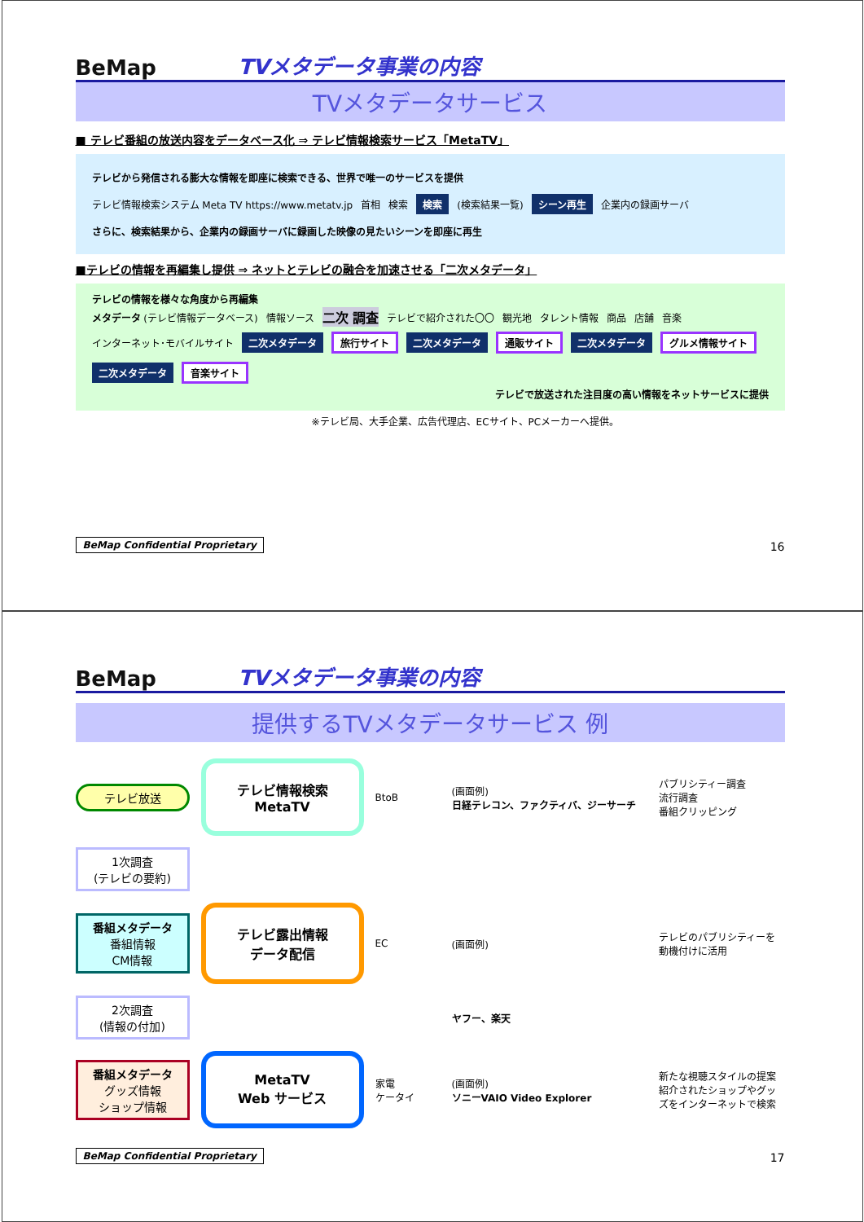BeMap
TVメタデータ事業の内容
TVメタデータサービス
■ テレビ番組の放送内容をデータベース化 ⇒ テレビ情報検索サービス「MetaTV」
テレビから発信される膨大な情報を即座に検索できる、世界で唯一のサービスを提供
テレビ情報検索システム Meta TV https://www.metatv.jp 首相 検索 検索 (検索結果一覧) シーン再生 企業内の録画サーバ
さらに、検索結果から、企業内の録画サーバに録画した映像の見たいシーンを即座に再生
■テレビの情報を再編集し提供 ⇒ ネットとテレビの融合を加速させる「二次メタデータ」
テレビの情報を様々な角度から再編集
メタデータ (テレビ情報データベース) 情報ソース 二次 調査 テレビで紹介された〇〇 観光地 タレント情報 商品 店舗 音楽
インターネット･モバイルサイト 二次メタデータ 旅行サイト 二次メタデータ 通販サイト 二次メタデータ グルメ情報サイト 二次メタデータ 音楽サイト
テレビで放送された注目度の高い情報をネットサービスに提供
※テレビ局、大手企業、広告代理店、ECサイト、PCメーカーへ提供。
BeMap Confidential Proprietary 16
BeMap
TVメタデータ事業の内容
提供するTVメタデータサービス 例
テレビ放送
テレビ情報検索
MetaTV
BtoB
(画面例)
日経テレコン、ファクティバ、ジーサーチ
パブリシティー調査
流行調査
番組クリッピング
1次調査
(テレビの要約)
番組メタデータ
番組情報
CM情報
テレビ露出情報
データ配信
EC
(画面例)
テレビのパブリシティーを動機付けに活用
2次調査
(情報の付加)
ヤフー、楽天
番組メタデータ
グッズ情報
ショップ情報
MetaTV
Web サービス
家電
ケータイ
(画面例)
ソニーVAIO Video Explorer
新たな視聴スタイルの提案
紹介されたショップやグッズをインターネットで検索
BeMap Confidential Proprietary 17